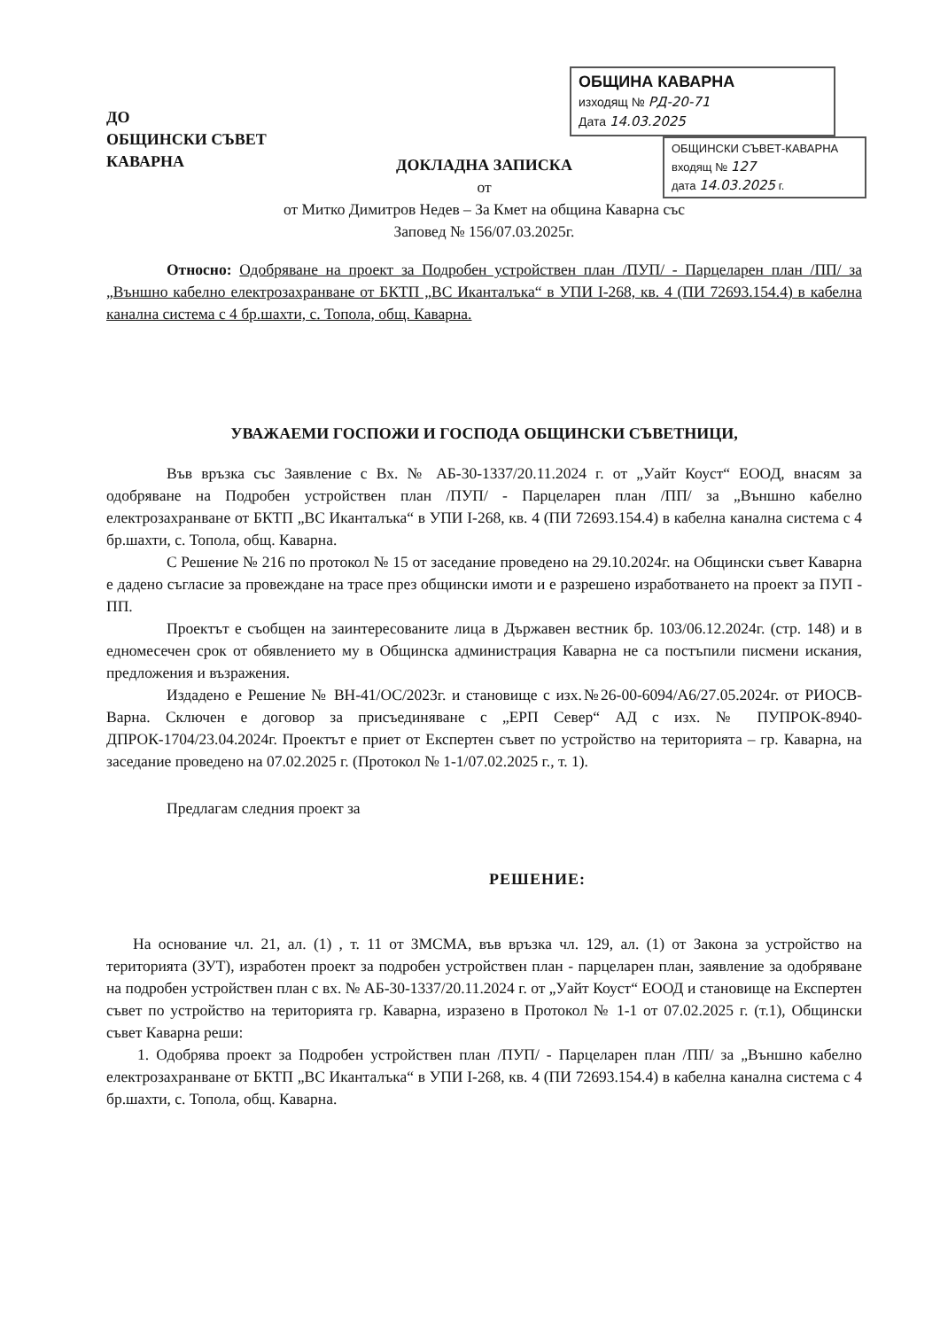ДО
ОБЩИНСКИ СЪВЕТ
КАВАРНА
ОБЩИНА КАВАРНА
изходящ № РД-20-71
Дата 14.03.2025
ОБЩИНСКИ СЪВЕТ-КАВАРНА
входящ № 127
дата 14.03.2025 г.
ДОКЛАДНА ЗАПИСКА
от
от Митко Димитров Недев – За Кмет на община Каварна със
Заповед № 156/07.03.2025г.
Относно: Одобряване на проект за Подробен устройствен план /ПУП/ - Парцеларен план /ПП/ за „Външно кабелно електрозахранване от БКТП „ВС Иканталъка“ в УПИ І-268, кв. 4 (ПИ 72693.154.4) в кабелна канална система с 4 бр.шахти, с. Топола, общ. Каварна.
УВАЖАЕМИ ГОСПОЖИ И ГОСПОДА ОБЩИНСКИ СЪВЕТНИЦИ,
Във връзка със Заявление с Вх. № АБ-30-1337/20.11.2024 г. от „Уайт Коуст“ ЕООД, внасям за одобряване на Подробен устройствен план /ПУП/ - Парцеларен план /ПП/ за „Външно кабелно електрозахранване от БКТП „ВС Иканталъка“ в УПИ І-268, кв. 4 (ПИ 72693.154.4) в кабелна канална система с 4 бр.шахти, с. Топола, общ. Каварна.
С Решение № 216 по протокол № 15 от заседание проведено на 29.10.2024г. на Общински съвет Каварна е дадено съгласие за провеждане на трасе през общински имоти и е разрешено изработването на проект за ПУП - ПП.
Проектът е съобщен на заинтересованите лица в Държавен вестник бр. 103/06.12.2024г. (стр. 148) и в едномесечен срок от обявлението му в Общинска администрация Каварна не са постъпили писмени искания, предложения и възражения.
Издадено е Решение № ВН-41/ОС/2023г. и становище с изх.№26-00-6094/А6/27.05.2024г. от РИОСВ-Варна. Сключен е договор за присъединяване с „ЕРП Север“ АД с изх. № ПУПРОК-8940-ДПРОК-1704/23.04.2024г. Проектът е приет от Експертен съвет по устройство на територията – гр. Каварна, на заседание проведено на 07.02.2025 г. (Протокол № 1-1/07.02.2025 г., т. 1).
Предлагам следния проект за
РЕШЕНИЕ:
На основание чл. 21, ал. (1) , т. 11 от ЗМСМА, във връзка чл. 129, ал. (1) от Закона за устройство на територията (ЗУТ), изработен проект за подробен устройствен план - парцеларен план, заявление за одобряване на подробен устройствен план с вх. № АБ-30-1337/20.11.2024 г. от „Уайт Коуст“ ЕООД и становище на Експертен съвет по устройство на територията гр. Каварна, изразено в Протокол № 1-1 от 07.02.2025 г. (т.1), Общински съвет Каварна реши:
1. Одобрява проект за Подробен устройствен план /ПУП/ - Парцеларен план /ПП/ за „Външно кабелно електрозахранване от БКТП „ВС Иканталъка“ в УПИ І-268, кв. 4 (ПИ 72693.154.4) в кабелна канална система с 4 бр.шахти, с. Топола, общ. Каварна.